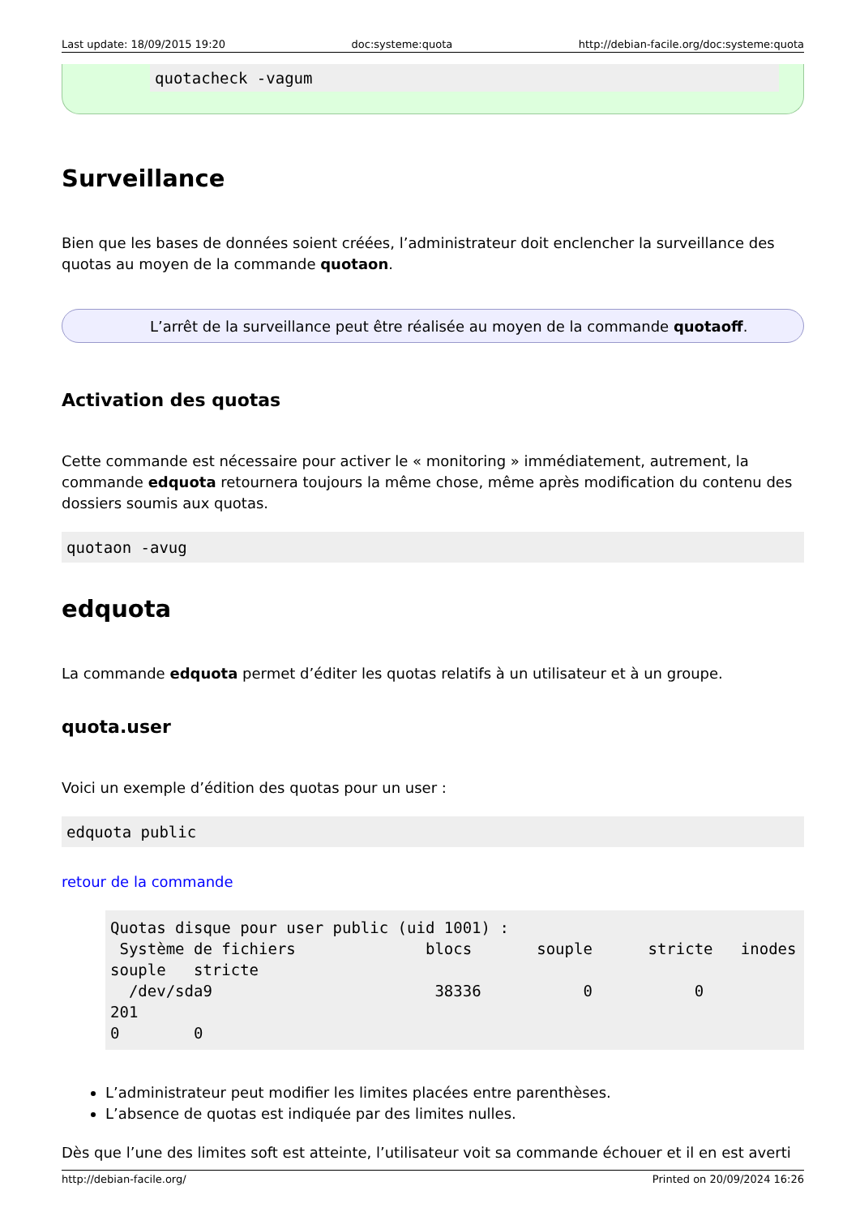Last update: 18/09/2015 19:20 doc:systeme:quota http://debian-facile.org/doc:systeme:quota
quotacheck -vagum
Surveillance
Bien que les bases de données soient créées, l’administrateur doit enclencher la surveillance des quotas au moyen de la commande quotaon.
L’arrêt de la surveillance peut être réalisée au moyen de la commande quotaoff.
Activation des quotas
Cette commande est nécessaire pour activer le « monitoring » immédiatement, autrement, la commande edquota retournera toujours la même chose, même après modification du contenu des dossiers soumis aux quotas.
quotaon -avug
edquota
La commande edquota permet d’éditer les quotas relatifs à un utilisateur et à un groupe.
quota.user
Voici un exemple d’édition des quotas pour un user :
edquota public
retour de la commande
Quotas disque pour user public (uid 1001) :
 Système de fichiers              blocs       souple      stricte   inodes
souple   stricte
  /dev/sda9                        38336           0           0        201
0        0
L’administrateur peut modifier les limites placées entre parenthèses.
L’absence de quotas est indiquée par des limites nulles.
Dès que l’une des limites soft est atteinte, l’utilisateur voit sa commande échouer et il en est averti
http://debian-facile.org/ Printed on 20/09/2024 16:26